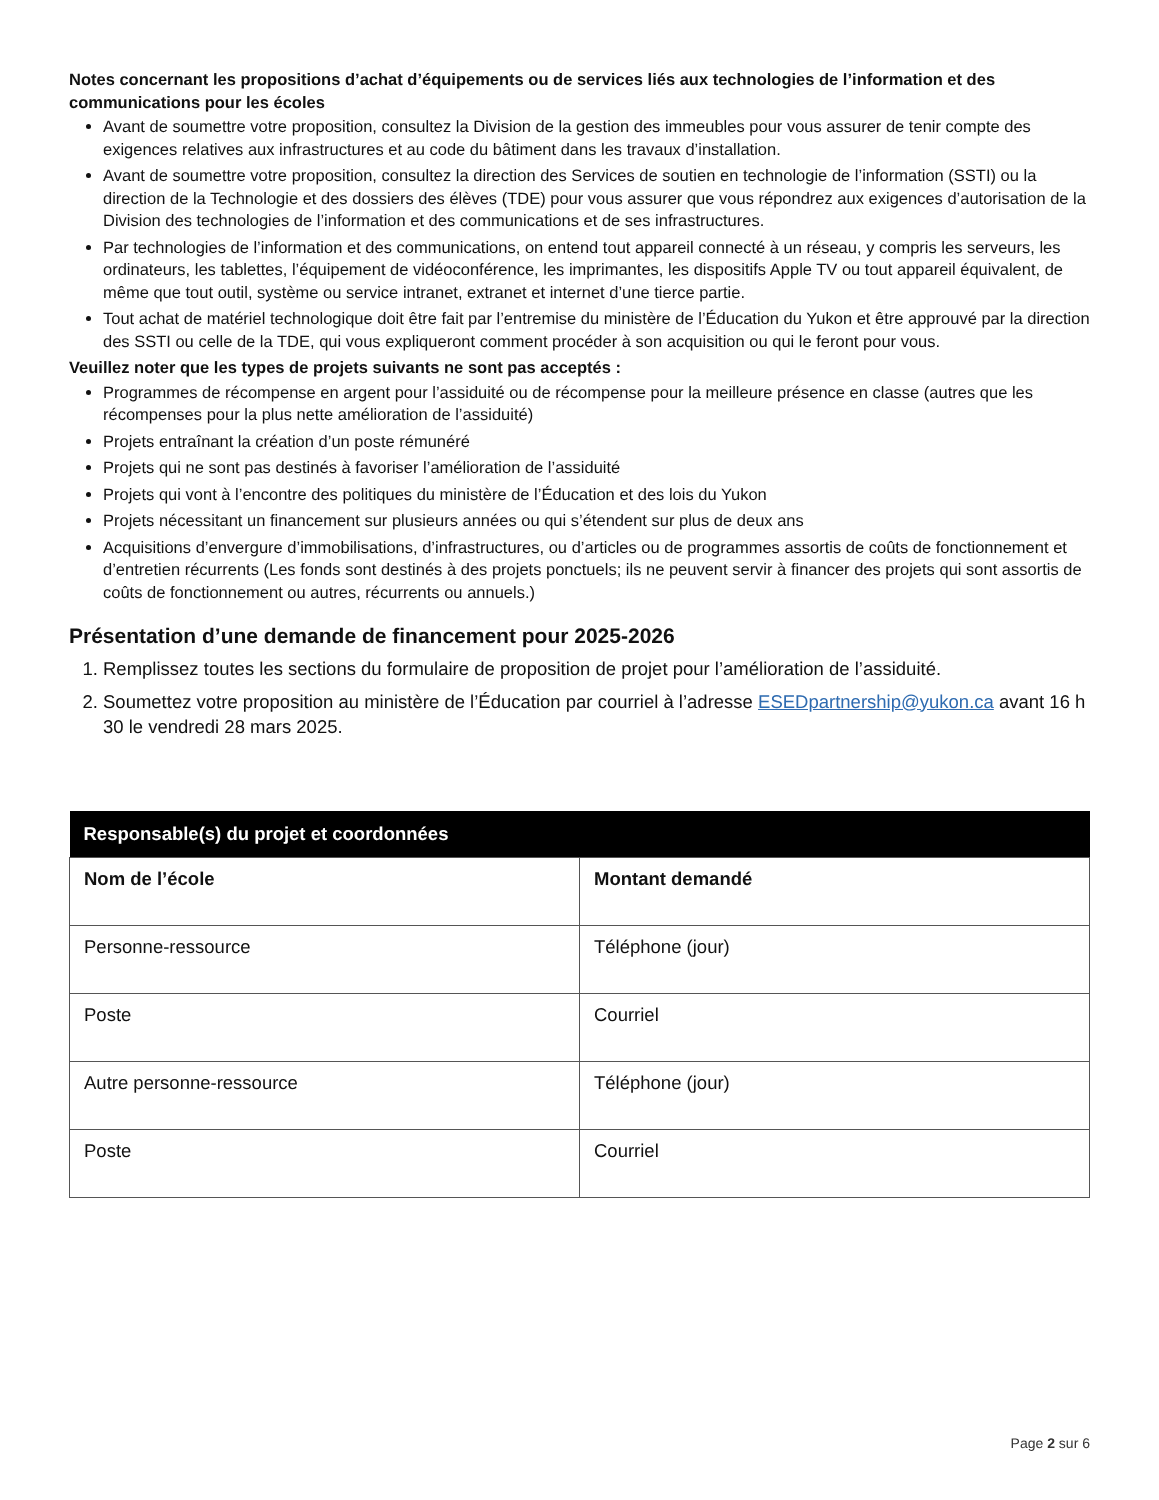Notes concernant les propositions d’achat d’équipements ou de services liés aux technologies de l’information et des communications pour les écoles
Avant de soumettre votre proposition, consultez la Division de la gestion des immeubles pour vous assurer de tenir compte des exigences relatives aux infrastructures et au code du bâtiment dans les travaux d’installation.
Avant de soumettre votre proposition, consultez la direction des Services de soutien en technologie de l’information (SSTI) ou la direction de la Technologie et des dossiers des élèves (TDE) pour vous assurer que vous répondrez aux exigences d’autorisation de la Division des technologies de l’information et des communications et de ses infrastructures.
Par technologies de l’information et des communications, on entend tout appareil connecté à un réseau, y compris les serveurs, les ordinateurs, les tablettes, l’équipement de vidéoconférence, les imprimantes, les dispositifs Apple TV ou tout appareil équivalent, de même que tout outil, système ou service intranet, extranet et internet d’une tierce partie.
Tout achat de matériel technologique doit être fait par l’entremise du ministère de l’Éducation du Yukon et être approuvé par la direction des SSTI ou celle de la TDE, qui vous expliqueront comment procéder à son acquisition ou qui le feront pour vous.
Veuillez noter que les types de projets suivants ne sont pas acceptés :
Programmes de récompense en argent pour l’assiduité ou de récompense pour la meilleure présence en classe (autres que les récompenses pour la plus nette amélioration de l’assiduité)
Projets entraînant la création d’un poste rémunéré
Projets qui ne sont pas destinés à favoriser l’amélioration de l’assiduité
Projets qui vont à l’encontre des politiques du ministère de l’Éducation et des lois du Yukon
Projets nécessitant un financement sur plusieurs années ou qui s’étendent sur plus de deux ans
Acquisitions d’envergure d’immobilisations, d’infrastructures, ou d’articles ou de programmes assortis de coûts de fonctionnement et d’entretien récurrents (Les fonds sont destinés à des projets ponctuels; ils ne peuvent servir à financer des projets qui sont assortis de coûts de fonctionnement ou autres, récurrents ou annuels.)
Présentation d’une demande de financement pour 2025-2026
1. Remplissez toutes les sections du formulaire de proposition de projet pour l’amélioration de l’assiduité.
2. Soumettez votre proposition au ministère de l’Éducation par courriel à l’adresse ESEDpartnership@yukon.ca avant 16 h 30 le vendredi 28 mars 2025.
| Responsable(s) du projet et coordonnées | |
| --- | --- |
| Nom de l’école | Montant demandé |
| Personne-ressource | Téléphone (jour) |
| Poste | Courriel |
| Autre personne-ressource | Téléphone (jour) |
| Poste | Courriel |
Page 2 sur 6